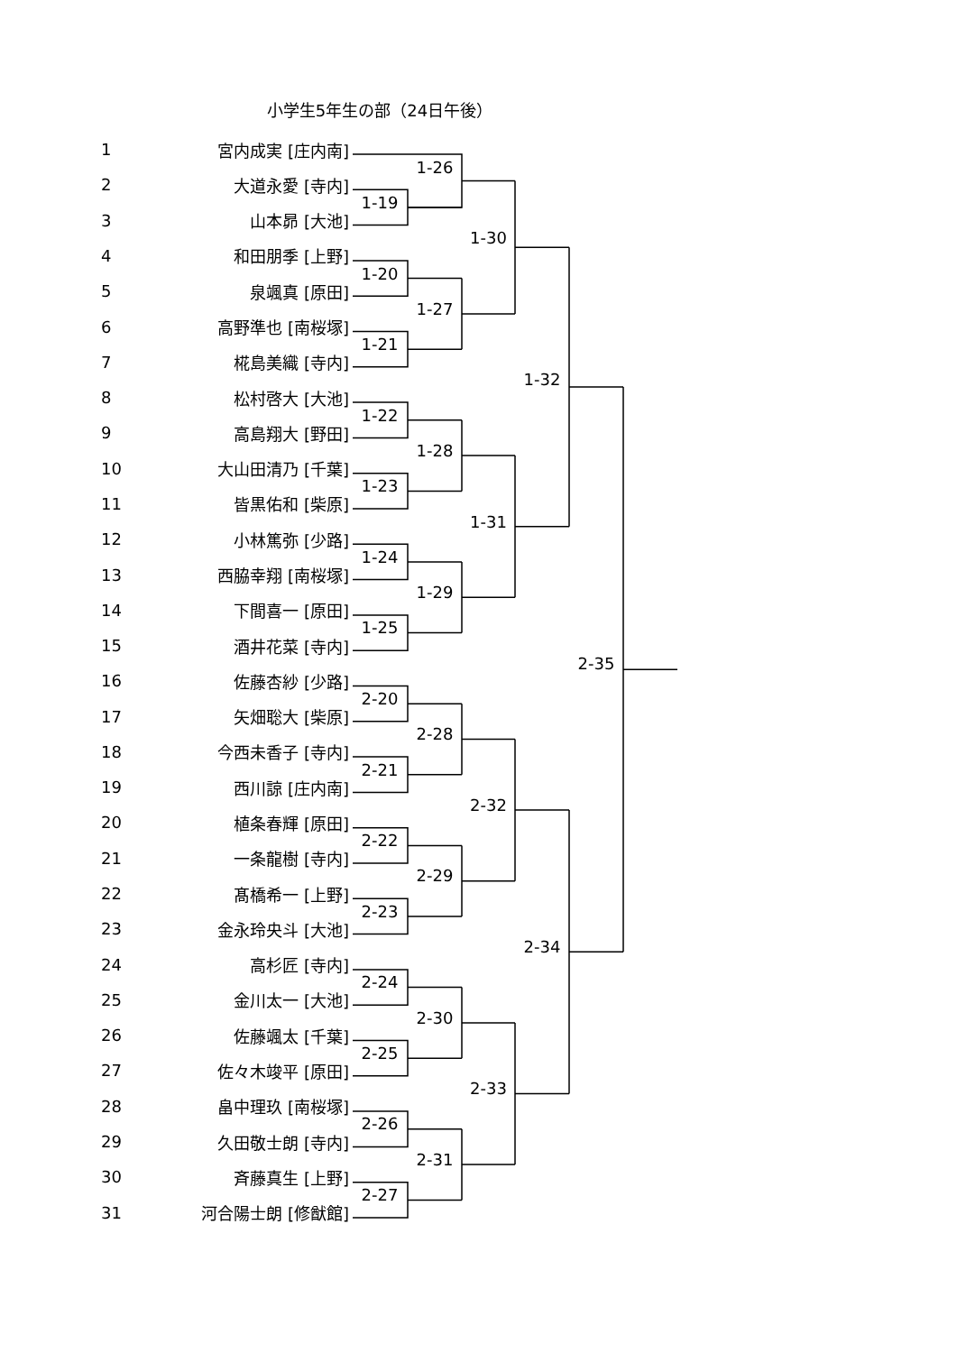小学生5年生の部（24日午後）
1
宮内成実 [庄内南]
1-26
2
大道永愛 [寺内]
1-19
3
山本昴 [大池]
1-30
4
和田朋季 [上野]
1-20
5
泉颯真 [原田]
1-27
6
高野準也 [南桜塚]
1-21
7
椛島美織 [寺内]
1-32
8
松村啓大 [大池]
1-22
9
高島翔大 [野田]
1-28
10
大山田清乃 [千葉]
1-23
11
皆黒佑和 [柴原]
1-31
12
小林篤弥 [少路]
1-24
13
西脇幸翔 [南桜塚]
1-29
14
下間喜一 [原田]
1-25
15
酒井花菜 [寺内]
2-35
16
佐藤杏紗 [少路]
2-20
17
矢畑聡大 [柴原]
2-28
18
今西未香子 [寺内]
2-21
19
西川諒 [庄内南]
2-32
20
植条春輝 [原田]
2-22
21
一条龍樹 [寺内]
2-29
22
髙橋希一 [上野]
2-23
23
金永玲央斗 [大池]
2-34
24
高杉匠 [寺内]
2-24
25
金川太一 [大池]
2-30
26
佐藤颯太 [千葉]
2-25
27
佐々木竣平 [原田]
2-33
28
畠中理玖 [南桜塚]
2-26
29
久田敬士朗 [寺内]
2-31
30
斉藤真生 [上野]
2-27
31
河合陽士朗 [修猷館]